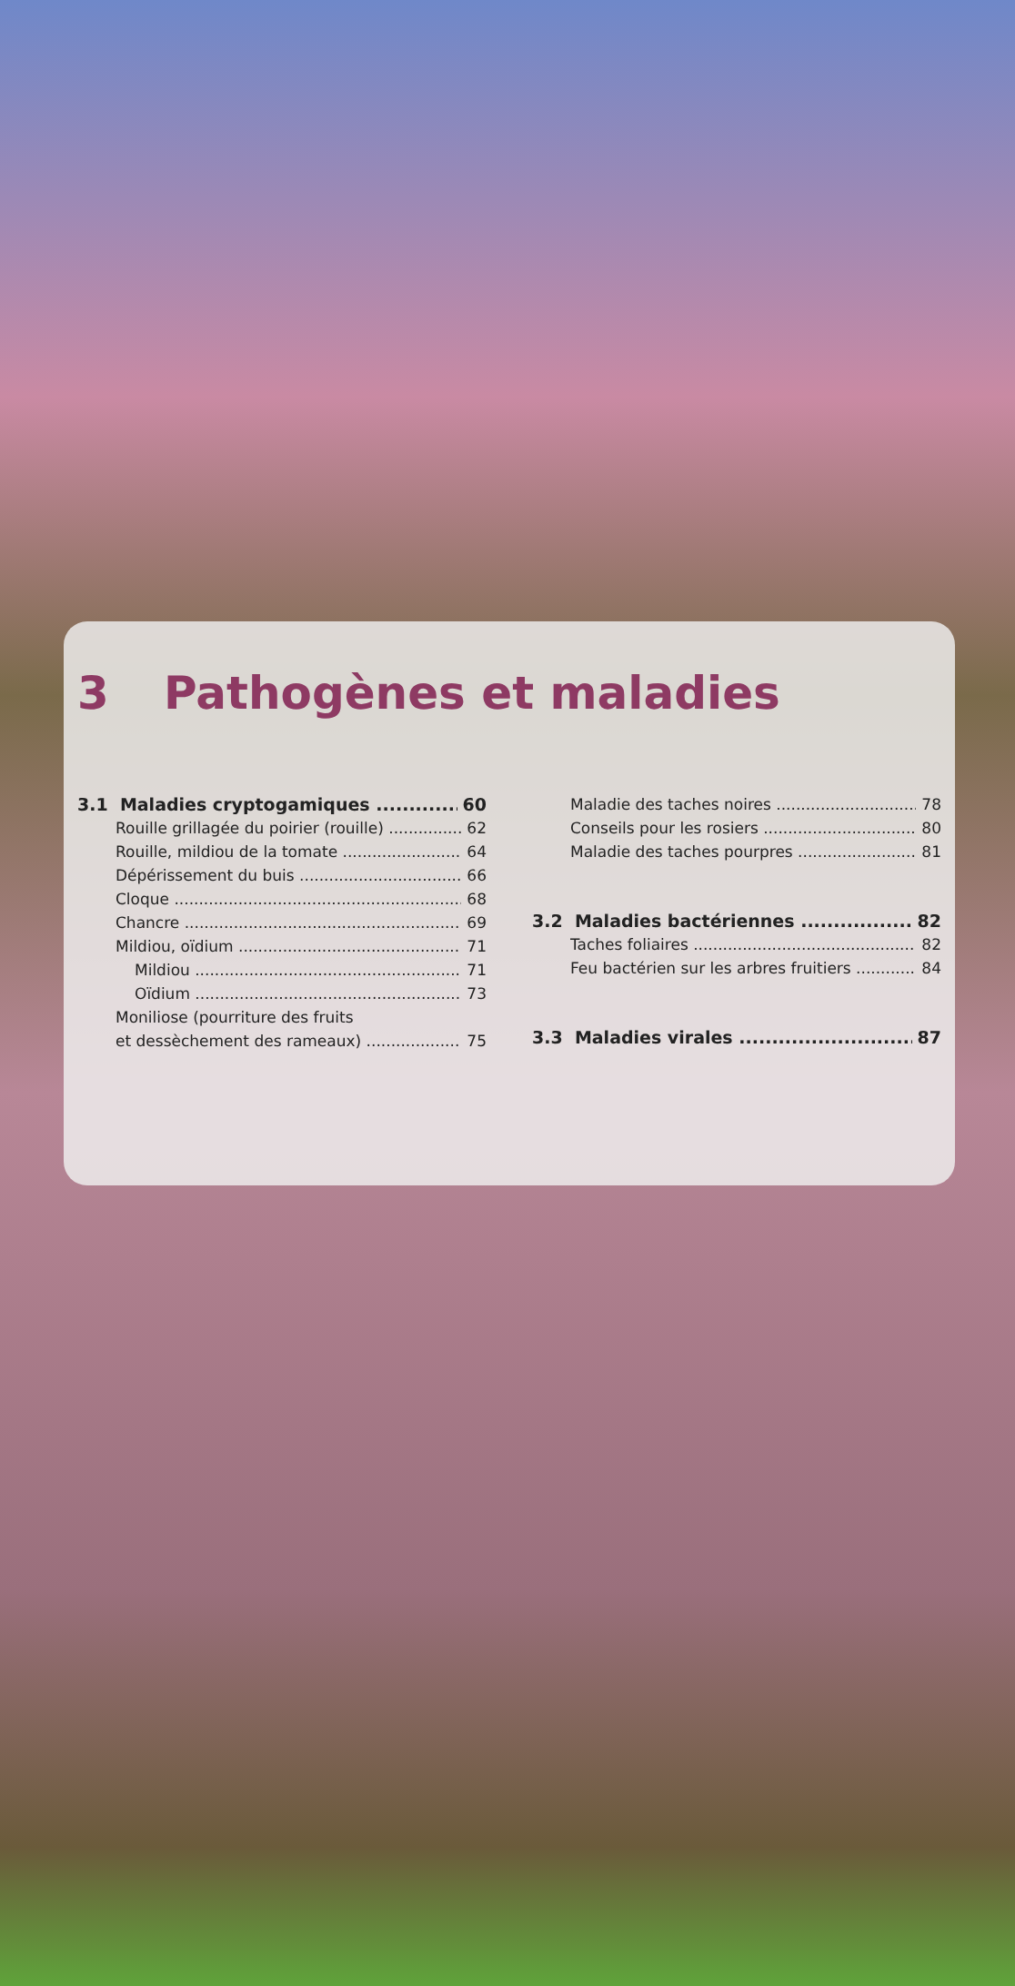3 Pathogènes et maladies
3.1 Maladies cryptogamiques 60
Rouille grillagée du poirier (rouille) 62
Rouille, mildiou de la tomate 64
Dépérissement du buis 66
Cloque 68
Chancre 69
Mildiou, oïdium 71
Mildiou 71
Oïdium 73
Moniliose (pourriture des fruits
et dessèchement des rameaux) 75
Maladie des taches noires 78
Conseils pour les rosiers 80
Maladie des taches pourpres 81
3.2 Maladies bactériennes 82
Taches foliaires 82
Feu bactérien sur les arbres fruitiers 84
3.3 Maladies virales 87